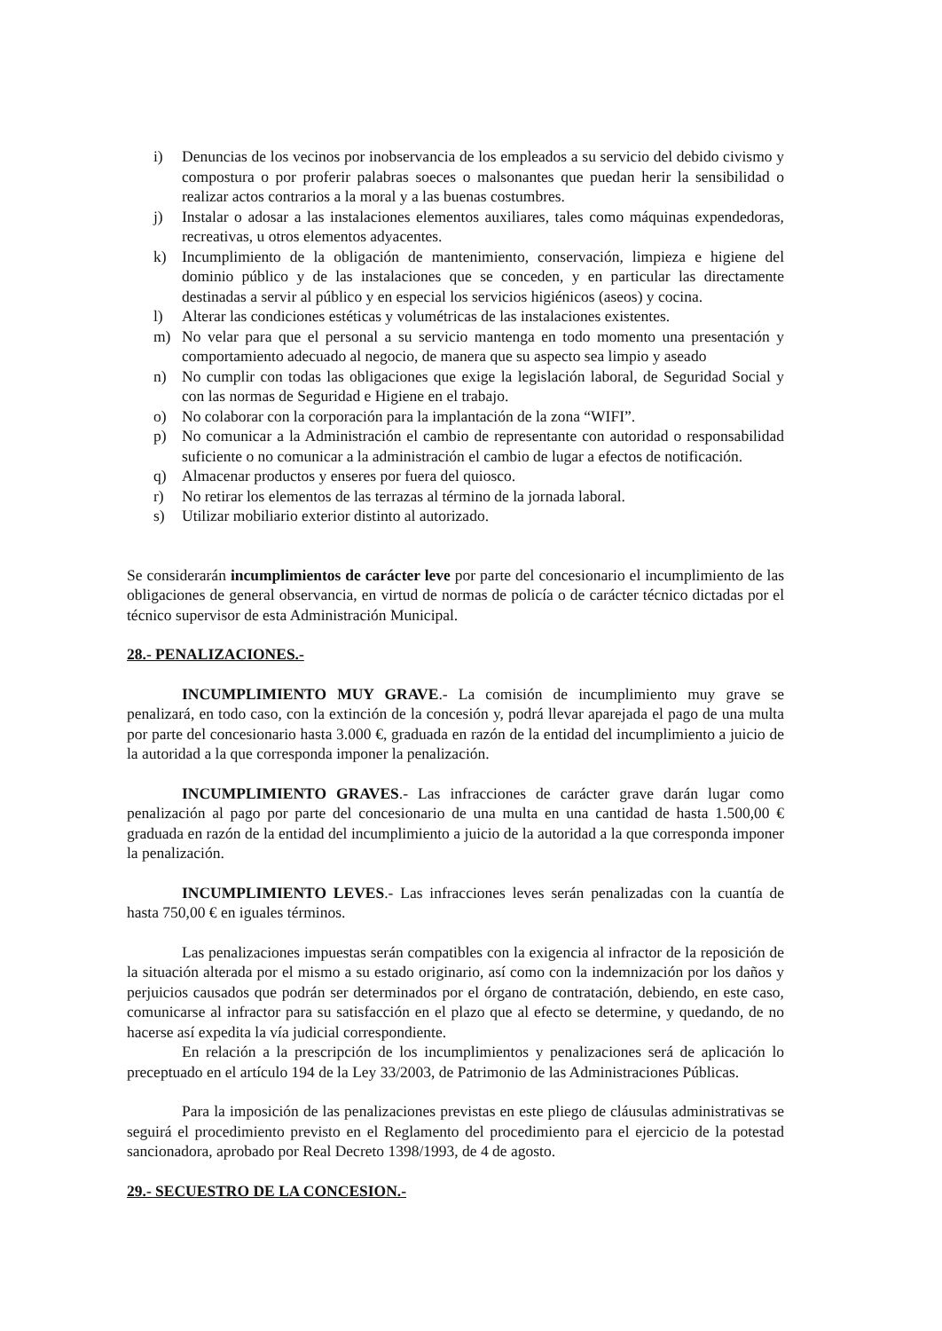i) Denuncias de los vecinos por inobservancia de los empleados a su servicio del debido civismo y compostura o por proferir palabras soeces o malsonantes que puedan herir la sensibilidad o realizar actos contrarios a la moral y a las buenas costumbres.
j) Instalar o adosar a las instalaciones elementos auxiliares, tales como máquinas expendedoras, recreativas, u otros elementos adyacentes.
k) Incumplimiento de la obligación de mantenimiento, conservación, limpieza e higiene del dominio público y de las instalaciones que se conceden, y en particular las directamente destinadas a servir al público y en especial los servicios higiénicos (aseos) y cocina.
l) Alterar las condiciones estéticas y volumétricas de las instalaciones existentes.
m) No velar para que el personal a su servicio mantenga en todo momento una presentación y comportamiento adecuado al negocio, de manera que su aspecto sea limpio y aseado
n) No cumplir con todas las obligaciones que exige la legislación laboral, de Seguridad Social y con las normas de Seguridad e Higiene en el trabajo.
o) No colaborar con la corporación para la implantación de la zona “WIFI”.
p) No comunicar a la Administración el cambio de representante con autoridad o responsabilidad suficiente o no comunicar a la administración el cambio de lugar a efectos de notificación.
q) Almacenar productos y enseres por fuera del quiosco.
r) No retirar los elementos de las terrazas al término de la jornada laboral.
s) Utilizar mobiliario exterior distinto al autorizado.
Se considerarán incumplimientos de carácter leve por parte del concesionario el incumplimiento de las obligaciones de general observancia, en virtud de normas de policía o de carácter técnico dictadas por el técnico supervisor de esta Administración Municipal.
28.- PENALIZACIONES.-
INCUMPLIMIENTO MUY GRAVE.- La comisión de incumplimiento muy grave se penalizará, en todo caso, con la extinción de la concesión y, podrá llevar aparejada el pago de una multa por parte del concesionario hasta 3.000 €, graduada en razón de la entidad del incumplimiento a juicio de la autoridad a la que corresponda imponer la penalización.
INCUMPLIMIENTO GRAVES.- Las infracciones de carácter grave darán lugar como penalización al pago por parte del concesionario de una multa en una cantidad de hasta 1.500,00 € graduada en razón de la entidad del incumplimiento a juicio de la autoridad a la que corresponda imponer la penalización.
INCUMPLIMIENTO LEVES.- Las infracciones leves serán penalizadas con la cuantía de hasta 750,00 € en iguales términos.
Las penalizaciones impuestas serán compatibles con la exigencia al infractor de la reposición de la situación alterada por el mismo a su estado originario, así como con la indemnización por los daños y perjuicios causados que podrán ser determinados por el órgano de contratación, debiendo, en este caso, comunicarse al infractor para su satisfacción en el plazo que al efecto se determine, y quedando, de no hacerse así expedita la vía judicial correspondiente.
En relación a la prescripción de los incumplimientos y penalizaciones será de aplicación lo preceptuado en el artículo 194 de la Ley 33/2003, de Patrimonio de las Administraciones Públicas.
Para la imposición de las penalizaciones previstas en este pliego de cláusulas administrativas se seguirá el procedimiento previsto en el Reglamento del procedimiento para el ejercicio de la potestad sancionadora, aprobado por Real Decreto 1398/1993, de 4 de agosto.
29.- SECUESTRO DE LA CONCESION.-